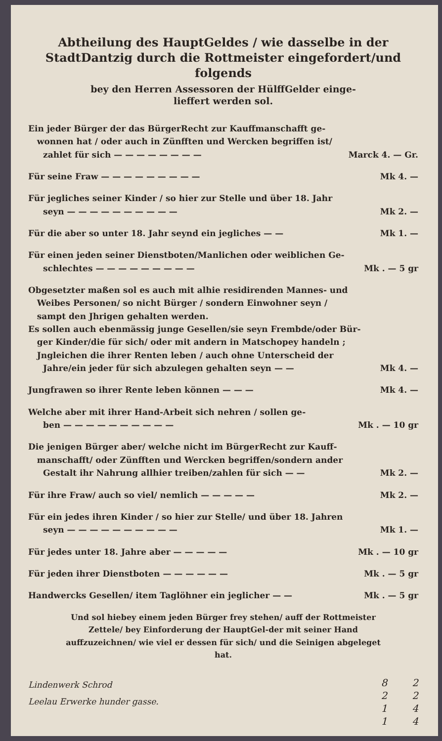Abtheilung des HauptGeldes / wie dasselbe in der StadtDantzig durch die Rottmeister eingefordert/und folgends
bey den Herren Assessoren der HülffGelder einge-
lieffert werden sol.
Ein jeder Bürger der das BürgerRecht zur Kauffmanschafft ge-
wonnen hat / oder auch in Zünfften und Wercken begriffen ist/
zahlet für sich — — — — — — — — Marck 4. — Gr.
Für seine Fraw — — — — — — — — — Mk 4. —
Für jegliches seiner Kinder / so hier zur Stelle und über 18. Jahr
seyn — — — — — — — — — — Mk 2. —
Für die aber so unter 18. Jahr seynd ein jegliches — — Mk 1. —
Für einen jeden seiner Dienstboten/Manlichen oder weiblichen Ge-
schlechtes — — — — — — — — — Mk . — 5 gr
Obgesetzter maßen sol es auch mit alhie residirenden Mannes- und
Weibes Personen/ so nicht Bürger / sondern Einwohner seyn /
sampt den Jhrigen gehalten werden.
Es sollen auch ebenmässig junge Gesellen/sie seyn Frembde/oder Bür-
ger Kinder/die für sich/ oder mit andern in Matschopey handeln ;
Jngleichen die ihrer Renten leben / auch ohne Unterscheid der
Jahre/ein jeder für sich abzulegen gehalten seyn — — Mk 4. —
Jungfrawen so ihrer Rente leben können — — — Mk 4. —
Welche aber mit ihrer Hand-Arbeit sich nehren / sollen ge-
ben — — — — — — — — — — Mk . — 10 gr
Die jenigen Bürger aber/ welche nicht im BürgerRecht zur Kauff-
manschafft/ oder Zünfften und Wercken begriffen/sondern ander
Gestalt ihr Nahrung allhier treiben/zahlen für sich — — Mk 2. —
Für ihre Fraw/ auch so viel/ nemlich — — — — — Mk 2. —
Für ein jedes ihren Kinder / so hier zur Stelle/ und über 18. Jahren
seyn — — — — — — — — — — Mk 1. —
Für jedes unter 18. Jahre aber — — — — — Mk . — 10 gr
Für jeden ihrer Dienstboten — — — — — — Mk . — 5 gr
Handwercks Gesellen/ item Taglöhner ein jeglicher — — Mk . — 5 gr
Und sol hiebey einem jeden Bürger frey stehen/ auff der Rottmeister Zettele/ bey Einforderung der HauptGel-der mit seiner Hand auffzuzeichnen/ wie viel er dessen für sich/ und die Seinigen abgeleget hat.
Lindenwerk Schrod
Leelau Erwerke hunder gasse.
8
2
1
1
2
2
4
4